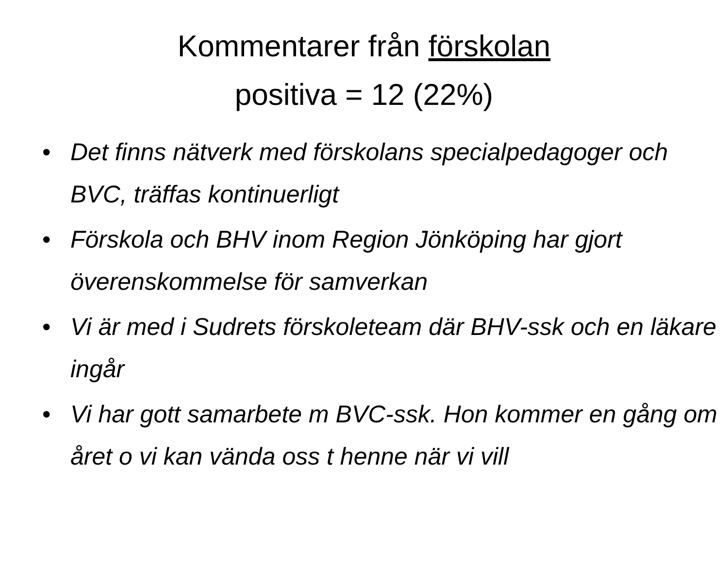Kommentarer från förskolan
positiva = 12 (22%)
• Det finns nätverk med förskolans specialpedagoger och BVC, träffas kontinuerligt
• Förskola och BHV inom Region Jönköping har gjort överenskommelse för samverkan
• Vi är med i Sudrets förskoleteam där BHV-ssk och en läkare ingår
• Vi har gott samarbete m BVC-ssk. Hon kommer en gång om året o vi kan vända oss t henne när vi vill